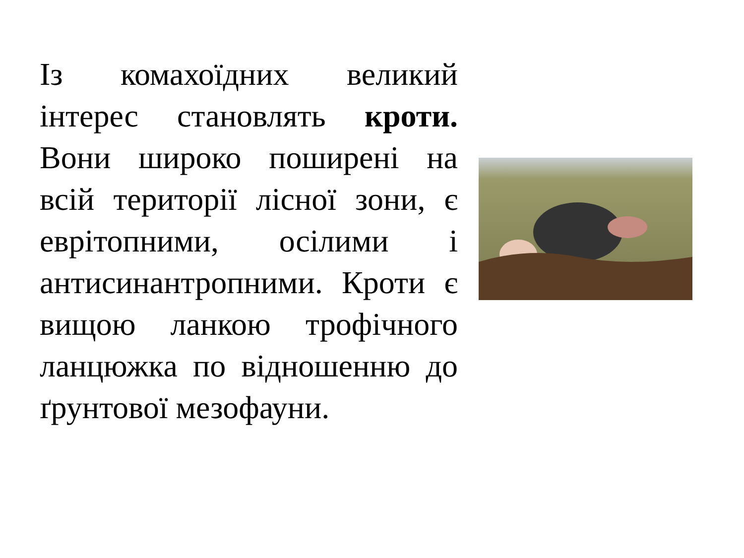Із комахоїдних великий інтерес становлять кроти. Вони широко поширені на всій території лісної зони, є еврітопними, осілими і антисинантропними. Кроти є вищою ланкою трофічного ланцюжка по відношенню до ґрунтової мезофауни.